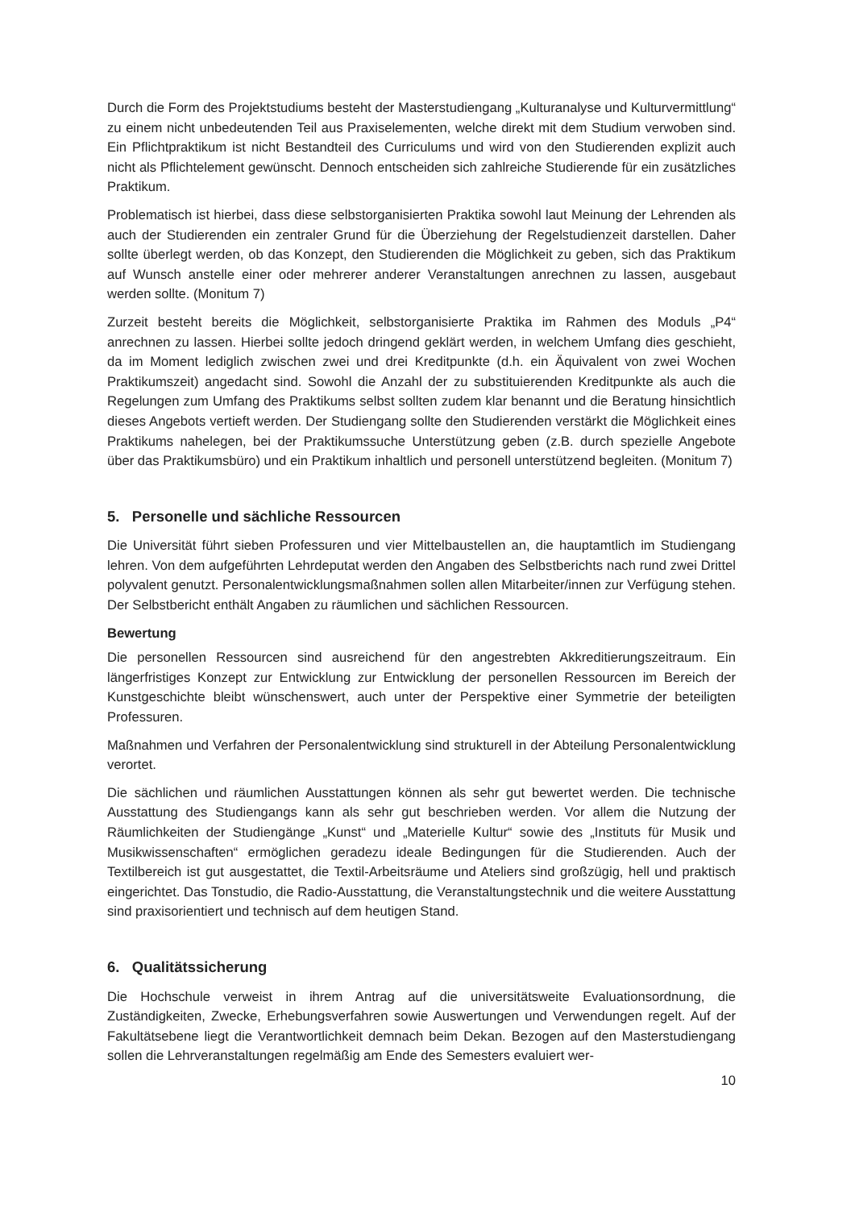Durch die Form des Projektstudiums besteht der Masterstudiengang „Kulturanalyse und Kulturvermittlung“ zu einem nicht unbedeutenden Teil aus Praxiselementen, welche direkt mit dem Studium verwoben sind. Ein Pflichtpraktikum ist nicht Bestandteil des Curriculums und wird von den Studierenden explizit auch nicht als Pflichtelement gewünscht. Dennoch entscheiden sich zahlreiche Studierende für ein zusätzliches Praktikum.
Problematisch ist hierbei, dass diese selbstorganisierten Praktika sowohl laut Meinung der Lehrenden als auch der Studierenden ein zentraler Grund für die Überziehung der Regelstudienzeit darstellen. Daher sollte überlegt werden, ob das Konzept, den Studierenden die Möglichkeit zu geben, sich das Praktikum auf Wunsch anstelle einer oder mehrerer anderer Veranstaltungen anrechnen zu lassen, ausgebaut werden sollte. (Monitum 7)
Zurzeit besteht bereits die Möglichkeit, selbstorganisierte Praktika im Rahmen des Moduls „P4“ anrechnen zu lassen. Hierbei sollte jedoch dringend geklärt werden, in welchem Umfang dies geschieht, da im Moment lediglich zwischen zwei und drei Kreditpunkte (d.h. ein Äquivalent von zwei Wochen Praktikumszeit) angedacht sind. Sowohl die Anzahl der zu substituierenden Kreditpunkte als auch die Regelungen zum Umfang des Praktikums selbst sollten zudem klar benannt und die Beratung hinsichtlich dieses Angebots vertieft werden. Der Studiengang sollte den Studierenden verstärkt die Möglichkeit eines Praktikums nahelegen, bei der Praktikumssuche Unterstützung geben (z.B. durch spezielle Angebote über das Praktikumsbüro) und ein Praktikum inhaltlich und personell unterstützend begleiten. (Monitum 7)
5. Personelle und sächliche Ressourcen
Die Universität führt sieben Professuren und vier Mittelbaustellen an, die hauptamtlich im Studiengang lehren. Von dem aufgeführten Lehrdeputat werden den Angaben des Selbstberichts nach rund zwei Drittel polyvalent genutzt. Personalentwicklungsmaßnahmen sollen allen Mitarbeiter/innen zur Verfügung stehen. Der Selbstbericht enthält Angaben zu räumlichen und sächlichen Ressourcen.
Bewertung
Die personellen Ressourcen sind ausreichend für den angestrebten Akkreditierungszeitraum. Ein längerfristiges Konzept zur Entwicklung zur Entwicklung der personellen Ressourcen im Bereich der Kunstgeschichte bleibt wünschenswert, auch unter der Perspektive einer Symmetrie der beteiligten Professuren.
Maßnahmen und Verfahren der Personalentwicklung sind strukturell in der Abteilung Personalentwicklung verortet.
Die sächlichen und räumlichen Ausstattungen können als sehr gut bewertet werden. Die technische Ausstattung des Studiengangs kann als sehr gut beschrieben werden. Vor allem die Nutzung der Räumlichkeiten der Studiengänge „Kunst“ und „Materielle Kultur“ sowie des „Instituts für Musik und Musikwissenschaften“ ermöglichen geradezu ideale Bedingungen für die Studierenden. Auch der Textilbereich ist gut ausgestattet, die Textil-Arbeitsräume und Ateliers sind großzügig, hell und praktisch eingerichtet. Das Tonstudio, die Radio-Ausstattung, die Veranstaltungstechnik und die weitere Ausstattung sind praxisorientiert und technisch auf dem heutigen Stand.
6. Qualitätssicherung
Die Hochschule verweist in ihrem Antrag auf die universitätsweite Evaluationsordnung, die Zuständigkeiten, Zwecke, Erhebungsverfahren sowie Auswertungen und Verwendungen regelt. Auf der Fakultätsebene liegt die Verantwortlichkeit demnach beim Dekan. Bezogen auf den Masterstudiengang sollen die Lehrveranstaltungen regelmäßig am Ende des Semesters evaluiert wer-
10